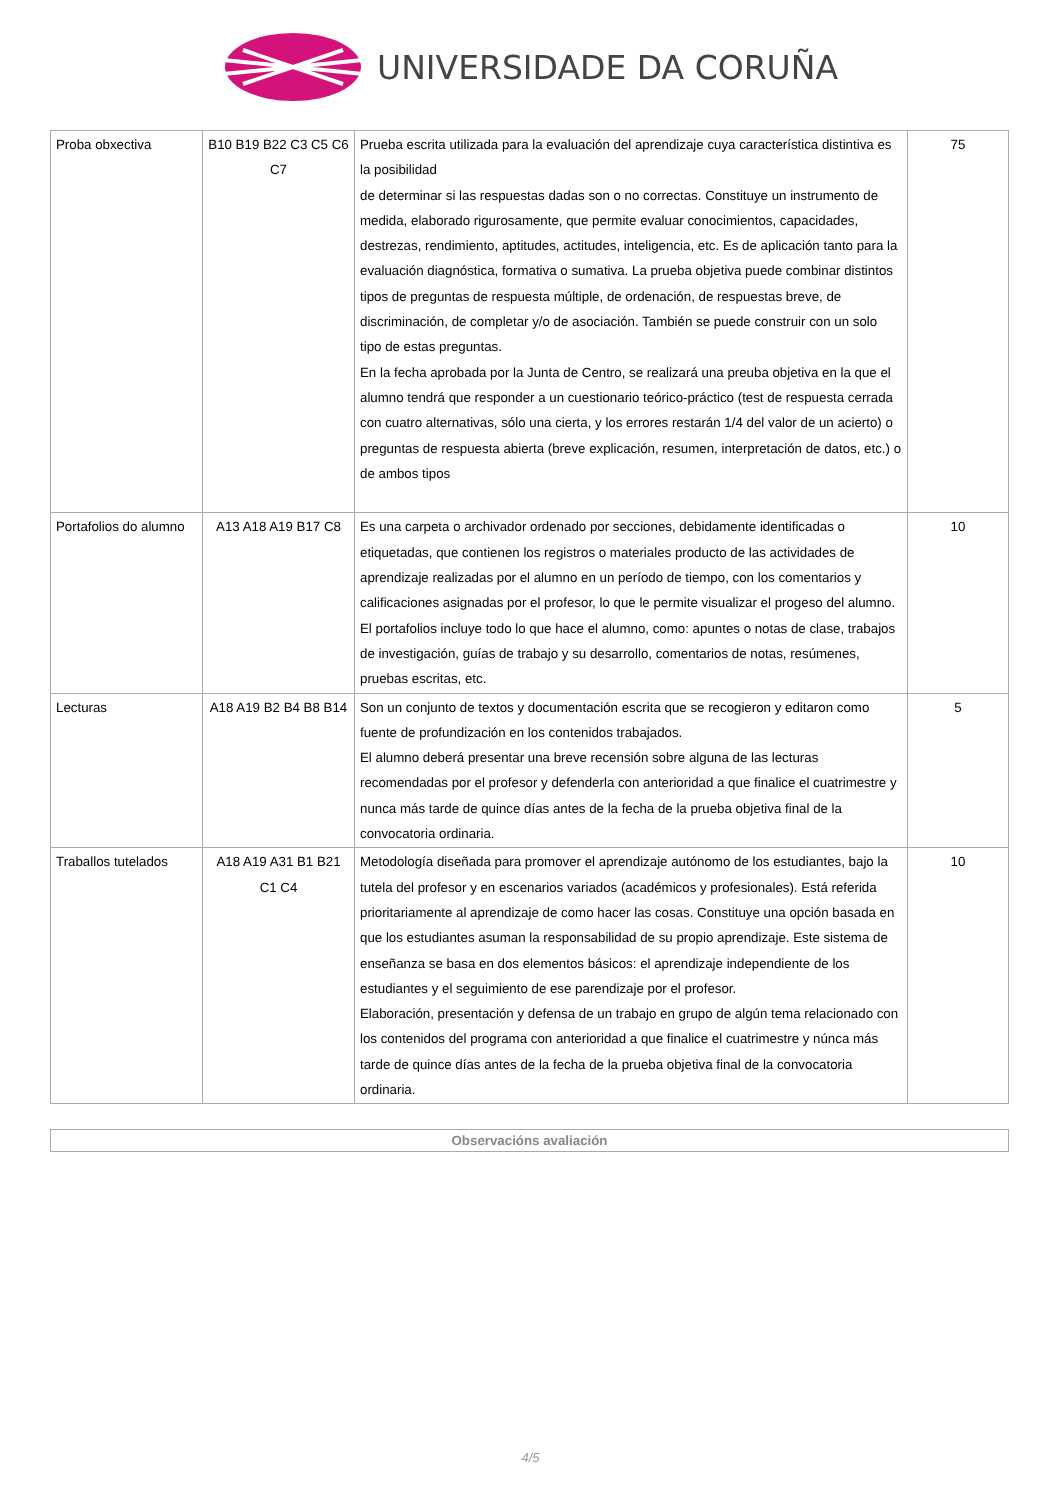UNIVERSIDADE DA CORUÑA
| Proba obxectiva | B10 B19 B22 C3 C5 C6 C7 | Prueba escrita utilizada para la evaluación del aprendizaje cuya característica distintiva es la posibilidad de determinar si las respuestas dadas son o no correctas. Constituye un instrumento de medida, elaborado rigurosamente, que permite evaluar conocimientos, capacidades, destrezas, rendimiento, aptitudes, actitudes, inteligencia, etc. Es de aplicación tanto para la evaluación diagnóstica, formativa o sumativa. La prueba objetiva puede combinar distintos tipos de preguntas de respuesta múltiple, de ordenación, de respuestas breve, de discriminación, de completar y/o de asociación. También se puede construir con un solo tipo de estas preguntas. En la fecha aprobada por la Junta de Centro, se realizará una preuba objetiva en la que el alumno tendrá que responder a un cuestionario teórico-práctico (test de respuesta cerrada con cuatro alternativas, sólo una cierta, y los errores restarán 1/4 del valor de un acierto) o preguntas de respuesta abierta (breve explicación, resumen, interpretación de datos, etc.) o de ambos tipos | 75 |
| Portafolios do alumno | A13 A18 A19 B17 C8 | Es una carpeta o archivador ordenado por secciones, debidamente identificadas o etiquetadas, que contienen los registros o materiales producto de las actividades de aprendizaje realizadas por el alumno en un período de tiempo, con los comentarios y calificaciones asignadas por el profesor, lo que le permite visualizar el progeso del alumno. El portafolios incluye todo lo que hace el alumno, como: apuntes o notas de clase, trabajos de investigación, guías de trabajo y su desarrollo, comentarios de notas, resúmenes, pruebas escritas, etc. | 10 |
| Lecturas | A18 A19 B2 B4 B8 B14 | Son un conjunto de textos y documentación escrita que se recogieron y editaron como fuente de profundización en los contenidos trabajados. El alumno deberá presentar una breve recensión sobre alguna de las lecturas recomendadas por el profesor y defenderla con anterioridad a que finalice el cuatrimestre y nunca más tarde de quince días antes de la fecha de la prueba objetiva final de la convocatoria ordinaria. | 5 |
| Traballos tutelados | A18 A19 A31 B1 B21 C1 C4 | Metodología diseñada para promover el aprendizaje autónomo de los estudiantes, bajo la tutela del profesor y en escenarios variados (académicos y profesionales). Está referida prioritariamente al aprendizaje de como hacer las cosas. Constituye una opción basada en que los estudiantes asuman la responsabilidad de su propio aprendizaje. Este sistema de enseñanza se basa en dos elementos básicos: el aprendizaje independiente de los estudiantes y el seguimiento de ese parendizaje por el profesor. Elaboración, presentación y defensa de un trabajo en grupo de algún tema relacionado con los contenidos del programa con anterioridad a que finalice el cuatrimestre y núnca más tarde de quince días antes de la fecha de la prueba objetiva final de la convocatoria ordinaria. | 10 |
Observacións avaliación
4/5